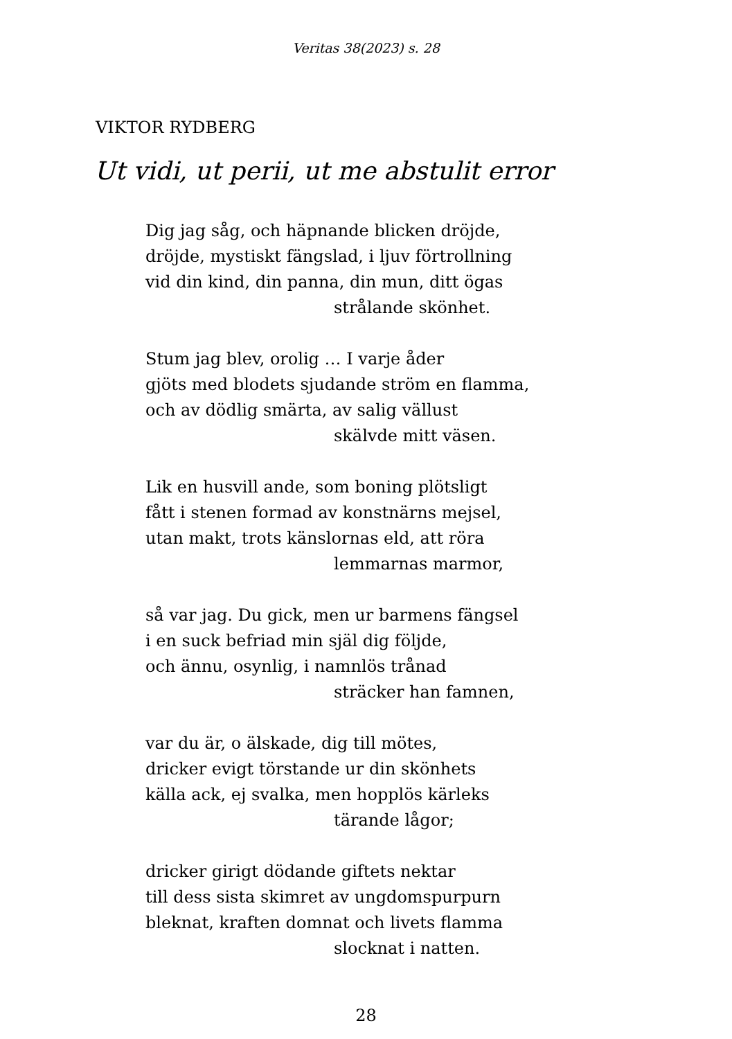Veritas 38(2023) s. 28
VIKTOR RYDBERG
Ut vidi, ut perii, ut me abstulit error
Dig jag såg, och häpnande blicken dröjde,
dröjde, mystiskt fängslad, i ljuv förtrollning
vid din kind, din panna, din mun, ditt ögas
strålande skönhet.
Stum jag blev, orolig … I varje åder
gjöts med blodets sjudande ström en flamma,
och av dödlig smärta, av salig vällust
skälvde mitt väsen.
Lik en husvill ande, som boning plötsligt
fått i stenen formad av konstnärns mejsel,
utan makt, trots känslornas eld, att röra
lemmarnas marmor,
så var jag. Du gick, men ur barmens fängsel
i en suck befriad min själ dig följde,
och ännu, osynlig, i namnlös trånad
sträcker han famnen,
var du är, o älskade, dig till mötes,
dricker evigt törstande ur din skönhets
källa ack, ej svalka, men hopplös kärleks
tärande lågor;
dricker girigt dödande giftets nektar
till dess sista skimret av ungdomspurpurn
bleknat, kraften domnat och livets flamma
slocknat i natten.
28